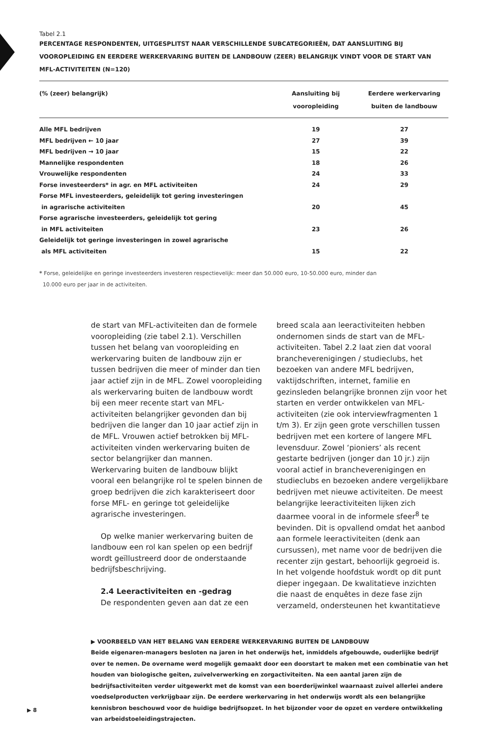Tabel 2.1
PERCENTAGE RESPONDENTEN, UITGESPLITST NAAR VERSCHILLENDE SUBCATEGORIEËN, DAT AANSLUITING BIJ VOOROPLEIDING EN EERDERE WERKERVARING BUITEN DE LANDBOUW (ZEER) BELANGRIJK VINDT VOOR DE START VAN MFL-ACTIVITEITEN (N=120)
| (% (zeer) belangrijk) | Aansluiting bij vooropleiding | Eerdere werkervaring buiten de landbouw |
| --- | --- | --- |
| Alle MFL bedrijven | 19 | 27 |
| MFL bedrijven ← 10 jaar | 27 | 39 |
| MFL bedrijven → 10 jaar | 15 | 22 |
| Mannelijke respondenten | 18 | 26 |
| Vrouwelijke respondenten | 24 | 33 |
| Forse investeerders* in agr. en MFL activiteiten | 24 | 29 |
| Forse MFL investeerders, geleidelijk tot gering investeringen in agrarische activiteiten | 20 | 45 |
| Forse agrarische investeerders, geleidelijk tot gering in MFL activiteiten | 23 | 26 |
| Geleidelijk tot geringe investeringen in zowel agrarische als MFL activiteiten | 15 | 22 |
* Forse, geleidelijke en geringe investeerders investeren respectievelijk: meer dan 50.000 euro, 10-50.000 euro, minder dan
10.000 euro per jaar in de activiteiten.
de start van MFL-activiteiten dan de formele vooropleiding (zie tabel 2.1). Verschillen tussen het belang van vooropleiding en werkervaring buiten de landbouw zijn er tussen bedrijven die meer of minder dan tien jaar actief zijn in de MFL. Zowel vooropleiding als werkervaring buiten de landbouw wordt bij een meer recente start van MFL-activiteiten belangrijker gevonden dan bij bedrijven die langer dan 10 jaar actief zijn in de MFL. Vrouwen actief betrokken bij MFL-activiteiten vinden werkervaring buiten de sector belangrijker dan mannen. Werkervaring buiten de landbouw blijkt vooral een belangrijke rol te spelen binnen de groep bedrijven die zich karakteriseert door forse MFL- en geringe tot geleidelijke agrarische investeringen.
Op welke manier werkervaring buiten de landbouw een rol kan spelen op een bedrijf wordt geïllustreerd door de onderstaande bedrijfsbeschrijving.
2.4 Leeractiviteiten en -gedrag
De respondenten geven aan dat ze een
breed scala aan leeractiviteiten hebben ondernomen sinds de start van de MFL-activiteiten. Tabel 2.2 laat zien dat vooral brancheverenigingen / studieclubs, het bezoeken van andere MFL bedrijven, vaktijdschriften, internet, familie en gezinsleden belangrijke bronnen zijn voor het starten en verder ontwikkelen van MFL-activiteiten (zie ook interviewfragmenten 1 t/m 3). Er zijn geen grote verschillen tussen bedrijven met een kortere of langere MFL levensduur. Zowel ‘pioniers’ als recent gestarte bedrijven (jonger dan 10 jr.) zijn vooral actief in brancheverenigingen en studieclubs en bezoeken andere vergelijkbare bedrijven met nieuwe activiteiten. De meest belangrijke leeractiviteiten lijken zich daarmee vooral in de informele sfeer<sup>8</sup> te bevinden. Dit is opvallend omdat het aanbod aan formele leeractiviteiten (denk aan cursussen), met name voor de bedrijven die recenter zijn gestart, behoorlijk gegroeid is. In het volgende hoofdstuk wordt op dit punt dieper ingegaan. De kwalitatieve inzichten die naast de enquêtes in deze fase zijn verzameld, ondersteunen het kwantitatieve
▶ VOORBEELD VAN HET BELANG VAN EERDERE WERKERVARING BUITEN DE LANDBOUW
Beide eigenaren-managers besloten na jaren in het onderwijs het, inmiddels afgebouwde, ouderlijke bedrijf over te nemen. De overname werd mogelijk gemaakt door een doorstart te maken met een combinatie van het houden van biologische geiten, zuivelverwerking en zorgactiviteiten. Na een aantal jaren zijn de bedrijfsactiviteiten verder uitgewerkt met de komst van een boerderijwinkel waarnaast zuivel allerlei andere voedselproducten verkrijgbaar zijn. De eerdere werkervaring in het onderwijs wordt als een belangrijke kennisbron beschouwd voor de huidige bedrijfsopzet. In het bijzonder voor de opzet en verdere ontwikkeling van arbeidstoeleidingstrajecten.
▶ 8